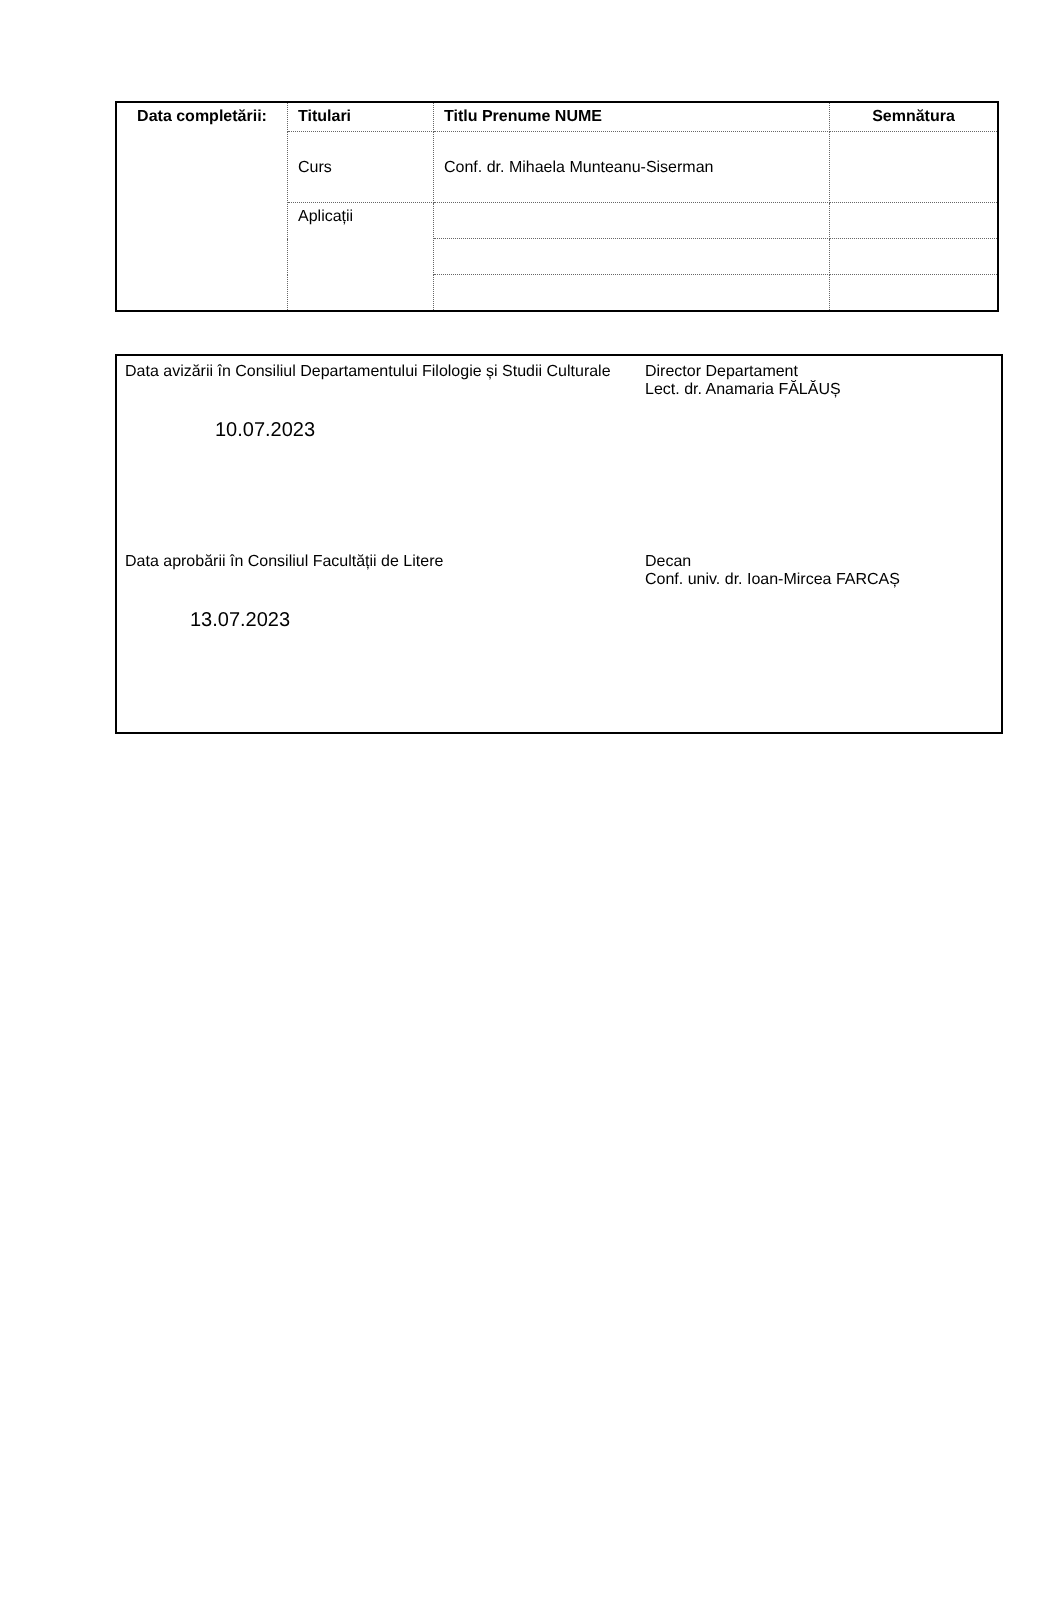| Data completării: | Titulari | Titlu Prenume NUME | Semnătura |
| --- | --- | --- | --- |
| | Curs | Conf. dr. Mihaela Munteanu-Siserman | |
| | Aplicații | | |
Data avizării în Consiliul Departamentului Filologie și Studii Culturale
10.07.2023
Director Departament
Lect. dr. Anamaria FĂLĂUȘ
Data aprobării în Consiliul Facultății de Litere
13.07.2023
Decan
Conf. univ. dr. Ioan-Mircea FARCAȘ